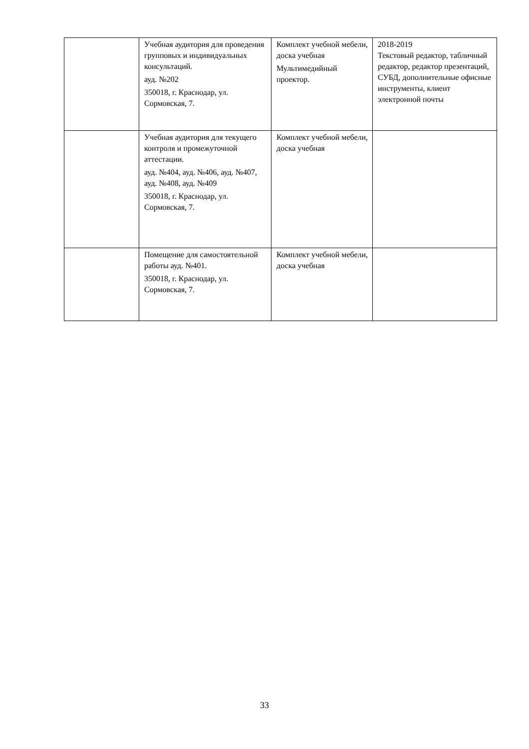| | Учебная аудитория для проведения групповых и индивидуальных консультаций. ауд. №202 350018, г. Краснодар, ул. Сормовская, 7. | Комплект учебной мебели, доска учебная Мультимедийный проектор. | 2018-2019 Текстовый редактор, табличный редактор, редактор презентаций, СУБД, дополнительные офисные инструменты, клиент электронной почты |
| | Учебная аудитория для текущего контроля и промежуточной аттестации. ауд. №404, ауд. №406, ауд. №407, ауд. №408, ауд. №409 350018, г. Краснодар, ул. Сормовская, 7. | Комплект учебной мебели, доска учебная | |
| | Помещение для самостоятельной работы ауд. №401. 350018, г. Краснодар, ул. Сормовская, 7. | Комплект учебной мебели, доска учебная | |
33